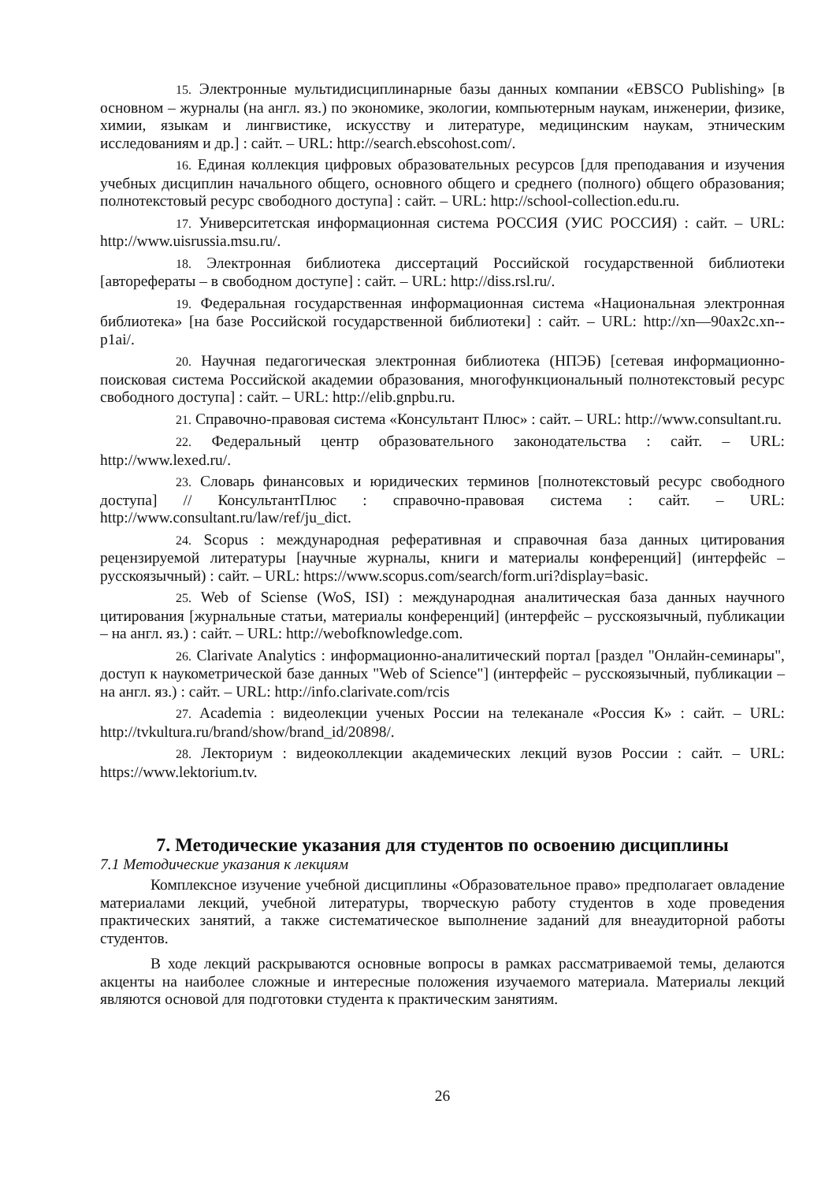15. Электронные мультидисциплинарные базы данных компании «EBSCO Publishing» [в основном – журналы (на англ. яз.) по экономике, экологии, компьютерным наукам, инженерии, физике, химии, языкам и лингвистике, искусству и литературе, медицинским наукам, этническим исследованиям и др.] : сайт. – URL: http://search.ebscohost.com/.
16. Единая коллекция цифровых образовательных ресурсов [для преподавания и изучения учебных дисциплин начального общего, основного общего и среднего (полного) общего образования; полнотекстовый ресурс свободного доступа] : сайт. – URL: http://school-collection.edu.ru.
17. Университетская информационная система РОССИЯ (УИС РОССИЯ) : сайт. – URL: http://www.uisrussia.msu.ru/.
18. Электронная библиотека диссертаций Российской государственной библиотеки [авторефераты – в свободном доступе] : сайт. – URL: http://diss.rsl.ru/.
19. Федеральная государственная информационная система «Национальная электронная библиотека» [на базе Российской государственной библиотеки] : сайт. – URL: http://xn—90ax2c.xn--p1ai/.
20. Научная педагогическая электронная библиотека (НПЭБ) [сетевая информационно-поисковая система Российской академии образования, многофункциональный полнотекстовый ресурс свободного доступа] : сайт. – URL: http://elib.gnpbu.ru.
21. Справочно-правовая система «Консультант Плюс» : сайт. – URL: http://www.consultant.ru.
22. Федеральный центр образовательного законодательства : сайт. – URL: http://www.lexed.ru/.
23. Словарь финансовых и юридических терминов [полнотекстовый ресурс свободного доступа] // КонсультантПлюс : справочно-правовая система : сайт. – URL: http://www.consultant.ru/law/ref/ju_dict.
24. Scopus : международная реферативная и справочная база данных цитирования рецензируемой литературы [научные журналы, книги и материалы конференций] (интерфейс – русскоязычный) : сайт. – URL: https://www.scopus.com/search/form.uri?display=basic.
25. Web of Sciense (WoS, ISI) : международная аналитическая база данных научного цитирования [журнальные статьи, материалы конференций] (интерфейс – русскоязычный, публикации – на англ. яз.) : сайт. – URL: http://webofknowledge.com.
26. Clarivate Analytics : информационно-аналитический портал [раздел "Онлайн-семинары", доступ к наукометрической базе данных "Web of Science"] (интерфейс – русскоязычный, публикации – на англ. яз.) : сайт. – URL: http://info.clarivate.com/rcis
27. Academia : видеолекции ученых России на телеканале «Россия К» : сайт. – URL: http://tvkultura.ru/brand/show/brand_id/20898/.
28. Лекториум : видеоколлекции академических лекций вузов России : сайт. – URL: https://www.lektorium.tv.
7. Методические указания для студентов по освоению дисциплины
7.1 Методические указания к лекциям
Комплексное изучение учебной дисциплины «Образовательное право» предполагает овладение материалами лекций, учебной литературы, творческую работу студентов в ходе проведения практических занятий, а также систематическое выполнение заданий для внеаудиторной работы студентов.
В ходе лекций раскрываются основные вопросы в рамках рассматриваемой темы, делаются акценты на наиболее сложные и интересные положения изучаемого материала. Материалы лекций являются основой для подготовки студента к практическим занятиям.
26